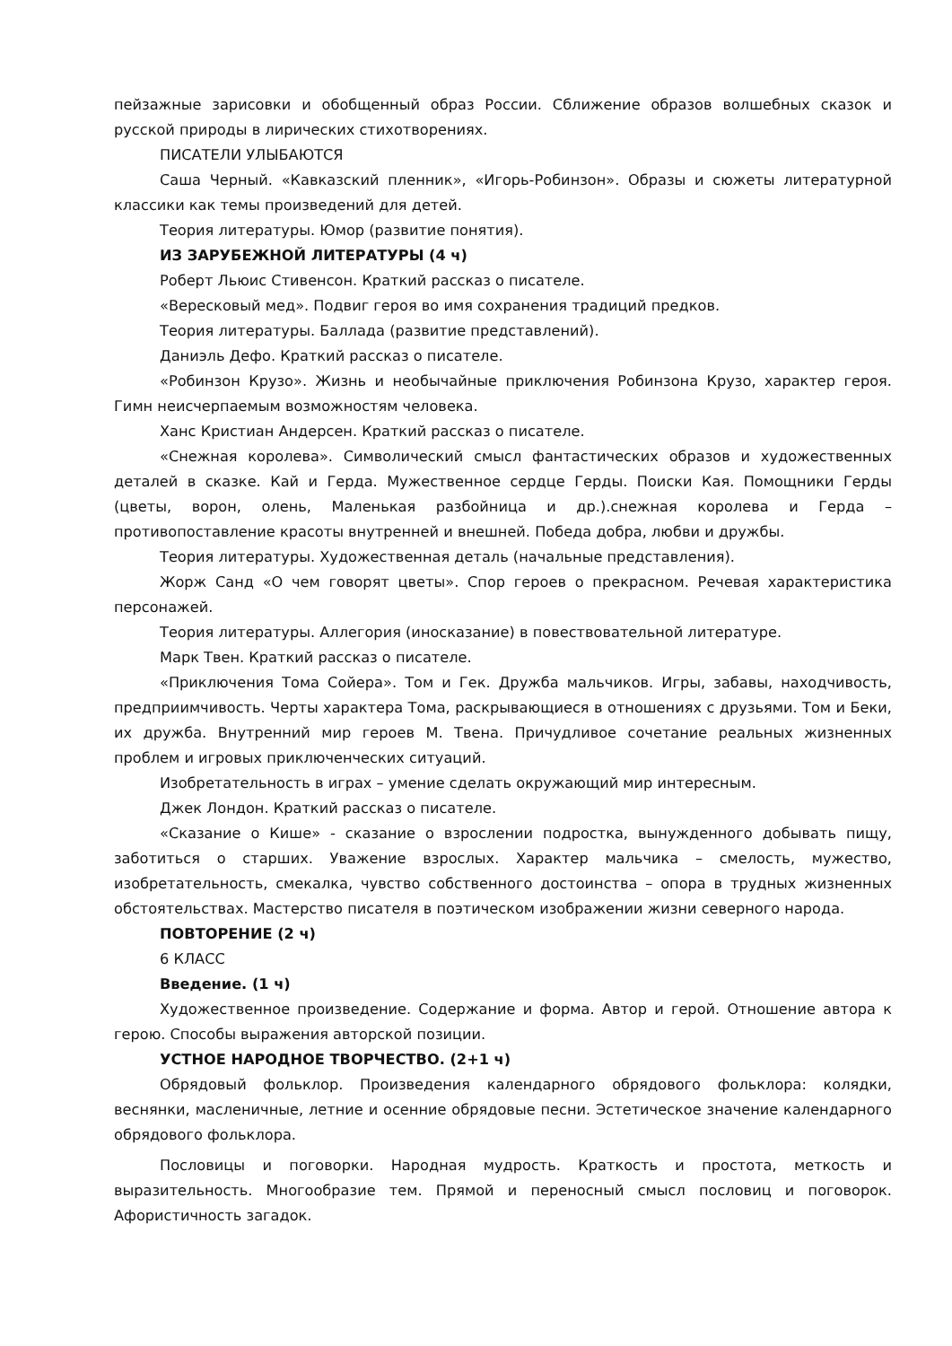пейзажные зарисовки и обобщенный образ России. Сближение образов волшебных сказок и русской природы в лирических стихотворениях.
ПИСАТЕЛИ УЛЫБАЮТСЯ
Саша Черный. «Кавказский пленник», «Игорь-Робинзон». Образы и сюжеты литературной классики как темы произведений для детей.
Теория литературы. Юмор (развитие понятия).
ИЗ ЗАРУБЕЖНОЙ ЛИТЕРАТУРЫ (4 ч)
Роберт Льюис Стивенсон. Краткий рассказ о писателе.
«Вересковый мед». Подвиг героя во имя сохранения традиций предков.
Теория литературы. Баллада (развитие представлений).
Даниэль Дефо. Краткий рассказ о писателе.
«Робинзон Крузо». Жизнь и необычайные приключения Робинзона Крузо, характер героя. Гимн неисчерпаемым возможностям человека.
Ханс Кристиан Андерсен. Краткий рассказ о писателе.
«Снежная королева». Символический смысл фантастических образов и художественных деталей в сказке. Кай и Герда. Мужественное сердце Герды. Поиски Кая. Помощники Герды (цветы, ворон, олень, Маленькая разбойница и др.).снежная королева и Герда – противопоставление красоты внутренней и внешней. Победа добра, любви и дружбы.
Теория литературы. Художественная деталь (начальные представления).
Жорж Санд «О чем говорят цветы». Спор героев о прекрасном. Речевая характеристика персонажей.
Теория литературы. Аллегория (иносказание) в повествовательной литературе.
Марк Твен. Краткий рассказ о писателе.
«Приключения Тома Сойера». Том и Гек. Дружба мальчиков. Игры, забавы, находчивость, предприимчивость. Черты характера Тома, раскрывающиеся в отношениях с друзьями. Том и Беки, их дружба. Внутренний мир героев М. Твена. Причудливое сочетание реальных жизненных проблем и игровых приключенческих ситуаций.
Изобретательность в играх – умение сделать окружающий мир интересным.
Джек Лондон. Краткий рассказ о писателе.
«Сказание о Кише» - сказание о взрослении подростка, вынужденного добывать пищу, заботиться о старших. Уважение взрослых. Характер мальчика – смелость, мужество, изобретательность, смекалка, чувство собственного достоинства – опора в трудных жизненных обстоятельствах. Мастерство писателя в поэтическом изображении жизни северного народа.
ПОВТОРЕНИЕ (2 ч)
6 КЛАСС
Введение. (1 ч)
Художественное произведение. Содержание и форма. Автор и герой. Отношение автора к герою. Способы выражения авторской позиции.
УСТНОЕ НАРОДНОЕ ТВОРЧЕСТВО. (2+1 ч)
Обрядовый фольклор. Произведения календарного обрядового фольклора: колядки, веснянки, масленичные, летние и осенние обрядовые песни. Эстетическое значение календарного обрядового фольклора.
Пословицы и поговорки. Народная мудрость. Краткость и простота, меткость и выразительность. Многообразие тем. Прямой и переносный смысл пословиц и поговорок. Афористичность загадок.